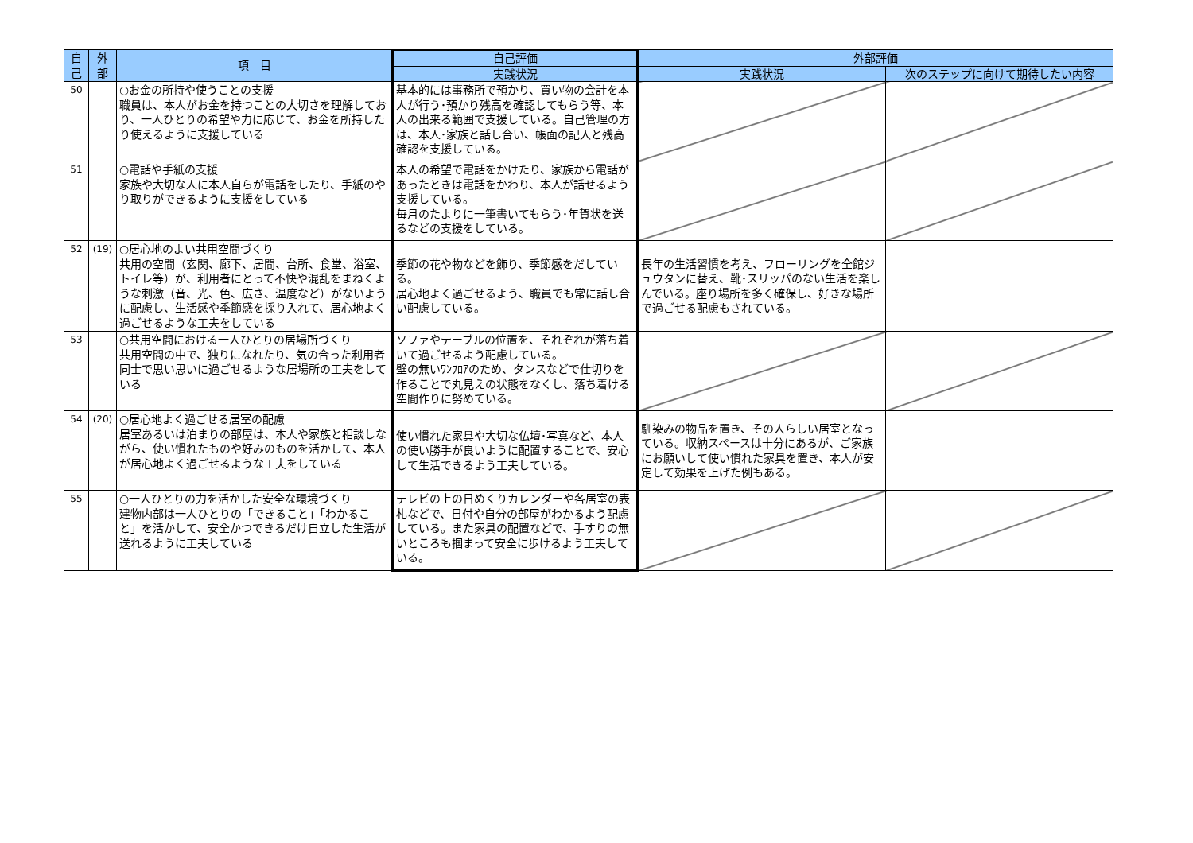| 自 己 | 外 部 | 項 目 | 自己評価 | 外部評価 | |
| --- | --- | --- | --- | --- | --- |
| | | | 実践状況 | 実践状況 | 次のステップに向けて期待したい内容 |
| 50 | | ○お金の所持や使うことの支援 職員は、本人がお金を持つことの大切さを理解しており、一人ひとりの希望や力に応じて、お金を所持したり使えるように支援している | 基本的には事務所で預かり、買い物の会計を本人が行う･預かり残高を確認してもらう等、本人の出来る範囲で支援している。自己管理の方は、本人･家族と話し合い、帳面の記入と残高確認を支援している。 | | |
| 51 | | ○電話や手紙の支援 家族や大切な人に本人自らが電話をしたり、手紙のやり取りができるように支援をしている | 本人の希望で電話をかけたり、家族から電話があったときは電話をかわり、本人が話せるよう支援している。 毎月のたよりに一筆書いてもらう･年賀状を送るなどの支援をしている。 | | |
| 52 | (19) | ○居心地のよい共用空間づくり 共用の空間（玄関、廊下、居間、台所、食堂、浴室、トイレ等）が、利用者にとって不快や混乱をまねくような刺激（音、光、色、広さ、温度など）がないように配慮し、生活感や季節感を採り入れて、居心地よく過ごせるような工夫をしている | 季節の花や物などを飾り、季節感をだしている。 居心地よく過ごせるよう、職員でも常に話し合い配慮している。 | 長年の生活習慣を考え、フローリングを全館ジュウタンに替え、靴･スリッパのない生活を楽しんでいる。座り場所を多く確保し、好きな場所で過ごせる配慮もされている。 | |
| 53 | | ○共用空間における一人ひとりの居場所づくり 共用空間の中で、独りになれたり、気の合った利用者同士で思い思いに過ごせるような居場所の工夫をしている | ソファやテーブルの位置を、それぞれが落ち着いて過ごせるよう配慮している。 壁の無いﾜﾝﾌﾛｱのため、タンスなどで仕切りを作ることで丸見えの状態をなくし、落ち着ける空間作りに努めている。 | | |
| 54 | (20) | ○居心地よく過ごせる居室の配慮 居室あるいは泊まりの部屋は、本人や家族と相談しながら、使い慣れたものや好みのものを活かして、本人が居心地よく過ごせるような工夫をしている | 使い慣れた家具や大切な仏壇･写真など、本人の使い勝手が良いように配置することで、安心して生活できるよう工夫している。 | 馴染みの物品を置き、その人らしい居室となっている。収納スペースは十分にあるが、ご家族にお願いして使い慣れた家具を置き、本人が安定して効果を上げた例もある。 | |
| 55 | | ○一人ひとりの力を活かした安全な環境づくり 建物内部は一人ひとりの「できること」「わかること」を活かして、安全かつできるだけ自立した生活が送れるように工夫している | テレビの上の日めくりカレンダーや各居室の表札などで、日付や自分の部屋がわかるよう配慮している。また家具の配置などで、手すりの無いところも掴まって安全に歩けるよう工夫している。 | | |